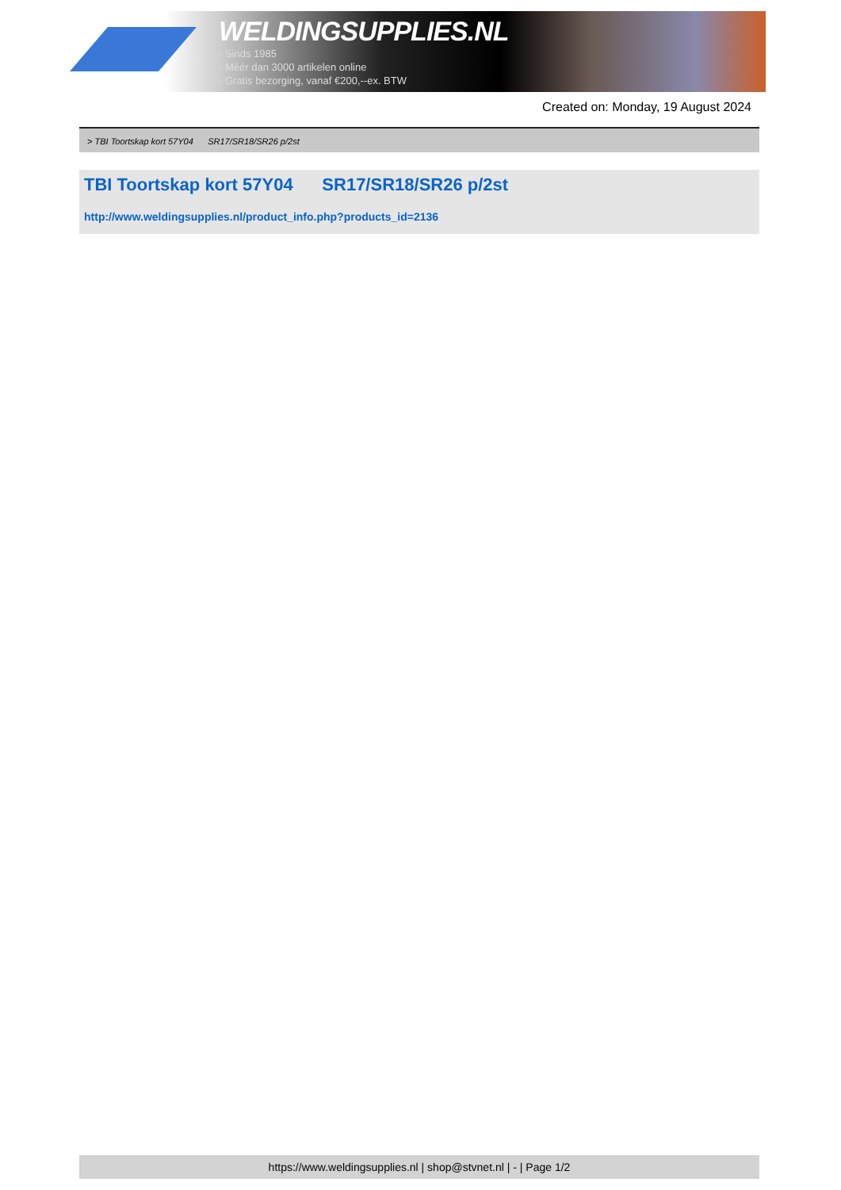WELDINGSUPPLIES.NL
- Sinds 1985
- Méér dan 3000 artikelen online
- Gratis bezorging, vanaf €200,--ex. BTW
Created on: Monday, 19 August 2024
> TBI Toortskap kort 57Y04 SR17/SR18/SR26 p/2st
TBI Toortskap kort 57Y04 SR17/SR18/SR26 p/2st
http://www.weldingsupplies.nl/product_info.php?products_id=2136
https://www.weldingsupplies.nl | shop@stvnet.nl | - | Page 1/2